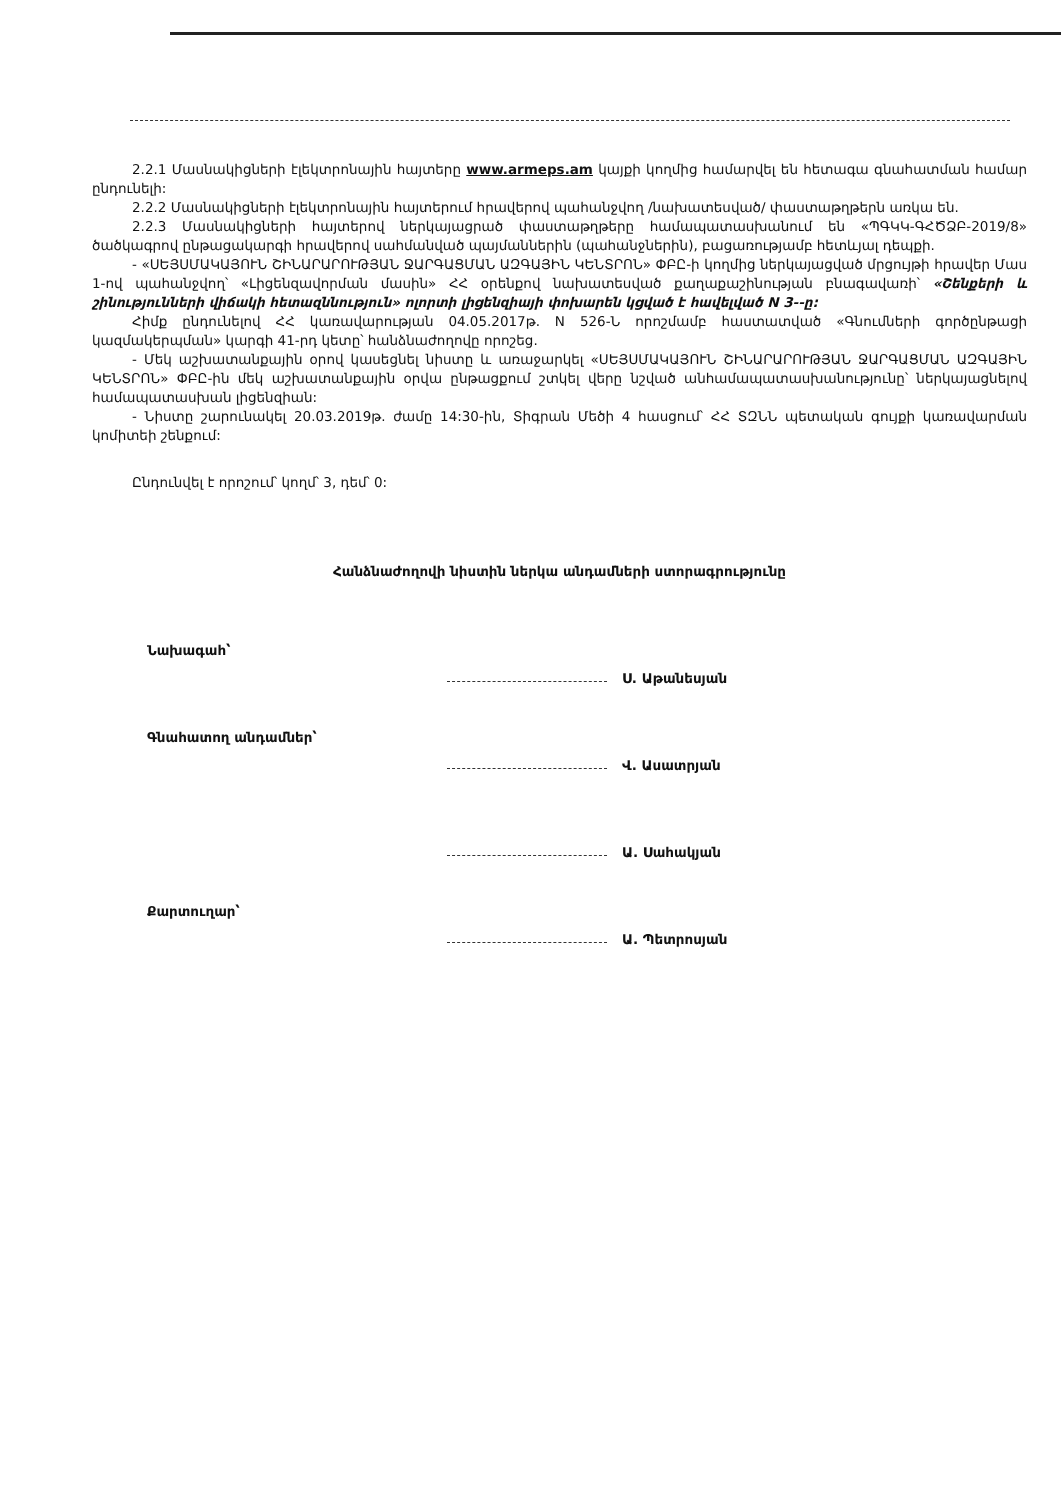2.2.1 Մասնակիցների էլեկտրոնային հայտերը www.armeps.am կայքի կողմից համարվել են հետագա գնահատման համար ընդունելի:
2.2.2 Մասնակիցների էլեկտրոնային հայտերում հրավերով պահանջվող /նախատեսված/ փաստաթղթերն առկա են.
2.2.3 Մասնակիցների հայտերով ներկայացրած փաստաթղթերը համապատասխանում են «ՊԳԿԿ-ԳՀԾՁԲ-2019/8» ծածկագրով ընթացակարգի հրավերով սահմանված պայմաններին (պահանջներին), բացառությամբ հետևյալ դեպքի.
- «ՍԵՅՍՄԱԿԱՅՈՒՆ ՇԻՆԱՐԱՐՈՒԹՅԱՆ ՋԱՐԳԱՑՄԱՆ ԱԶԳԱՅԻՆ ԿԵՆՏՐՈՆ» ՓԲԸ-ի կողմից ներկայացված մրցույթի հրավեր Մաս 1-ով պահանջվող՝ «Լիցենզավորման մասին» ՀՀ օրենքով նախատեսված քաղաքաշինության բնագավառի՝ «Շենքերի և շինությունների վիճակի հետազննություն» ոլորտի լիցենզիայի փոխարեն կցված է հավելված N 3--ը:
Հիմք ընդունելով ՀՀ կառավարության 04.05.2017թ. N 526-Ն որոշմամբ հաստատված «Գնումների գործընթացի կազմակերպման» կարգի 41-րդ կետը՝ հանձնաժողովը որոշեց.
- Մեկ աշխատանքային օրով կասեցնել նիստը և առաջարկել «ՍԵՅՍՄԱԿԱՅՈՒՆ ՇԻՆԱՐԱՐՈՒԹՅԱՆ ՋԱՐԳԱՑՄԱՆ ԱԶԳԱՅԻՆ ԿԵՆՏՐՈՆ» ՓԲԸ-ին մեկ աշխատանքային օրվա ընթացքում շտկել վերը նշված անհամապատասխանությունը՝ ներկայացնելով համապատասխան լիցենզիան:
- Նիստը շարունակել 20.03.2019թ. ժամը 14:30-ին, Տիգրան Մեծի 4 հասցում՝ ՀՀ ՏԶՆՆ պետական գույքի կառավարման կոմիտեի շենքում:
Ընդունվել է որոշում՝ կողմ՝ 3, դեմ՝ 0:
Հանձնաժողովի նիստին ներկա անդամների ստորագրությունը
Նախագահ՝
Ս. Աթանեսյան
Գնահատող անդամներ՝
Վ. Ասատրյան
Ա. Սահակյան
Քարտուղար՝
Ա. Պետրոսյան